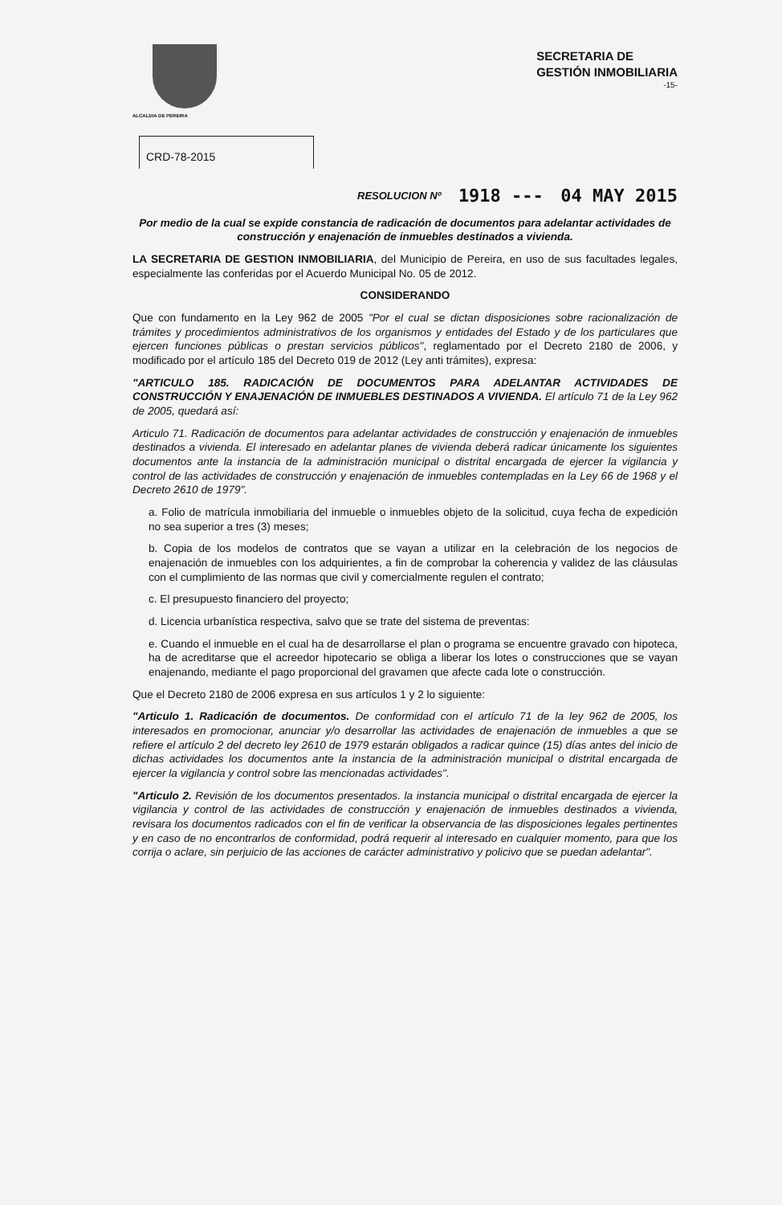ALCALDIA DE PEREIRA
SECRETARIA DE
GESTIÓN INMOBILIARIA
-15-
CRD-78-2015
RESOLUCION Nº 1918 --- 04 MAY 2015
Por medio de la cual se expide constancia de radicación de documentos para adelantar actividades de construcción y enajenación de inmuebles destinados a vivienda.
LA SECRETARIA DE GESTION INMOBILIARIA, del Municipio de Pereira, en uso de sus facultades legales, especialmente las conferidas por el Acuerdo Municipal No. 05 de 2012.
CONSIDERANDO
Que con fundamento en la Ley 962 de 2005 "Por el cual se dictan disposiciones sobre racionalización de trámites y procedimientos administrativos de los organismos y entidades del Estado y de los particulares que ejercen funciones públicas o prestan servicios públicos", reglamentado por el Decreto 2180 de 2006, y modificado por el artículo 185 del Decreto 019 de 2012 (Ley anti trámites), expresa:
"ARTICULO 185. RADICACIÓN DE DOCUMENTOS PARA ADELANTAR ACTIVIDADES DE CONSTRUCCIÓN Y ENAJENACIÓN DE INMUEBLES DESTINADOS A VIVIENDA. El artículo 71 de la Ley 962 de 2005, quedará así:
Articulo 71. Radicación de documentos para adelantar actividades de construcción y enajenación de inmuebles destinados a vivienda. El interesado en adelantar planes de vivienda deberá radicar únicamente los siguientes documentos ante la instancia de la administración municipal o distrital encargada de ejercer la vigilancia y control de las actividades de construcción y enajenación de inmuebles contempladas en la Ley 66 de 1968 y el Decreto 2610 de 1979".
a. Folio de matrícula inmobiliaria del inmueble o inmuebles objeto de la solicitud, cuya fecha de expedición no sea superior a tres (3) meses;
b. Copia de los modelos de contratos que se vayan a utilizar en la celebración de los negocios de enajenación de inmuebles con los adquirientes, a fin de comprobar la coherencia y validez de las cláusulas con el cumplimiento de las normas que civil y comercialmente regulen el contrato;
c. El presupuesto financiero del proyecto;
d. Licencia urbanística respectiva, salvo que se trate del sistema de preventas:
e. Cuando el inmueble en el cual ha de desarrollarse el plan o programa se encuentre gravado con hipoteca, ha de acreditarse que el acreedor hipotecario se obliga a liberar los lotes o construcciones que se vayan enajenando, mediante el pago proporcional del gravamen que afecte cada lote o construcción.
Que el Decreto 2180 de 2006 expresa en sus artículos 1 y 2 lo siguiente:
"Articulo 1. Radicación de documentos. De conformidad con el artículo 71 de la ley 962 de 2005, los interesados en promocionar, anunciar y/o desarrollar las actividades de enajenación de inmuebles a que se refiere el artículo 2 del decreto ley 2610 de 1979 estarán obligados a radicar quince (15) días antes del inicio de dichas actividades los documentos ante la instancia de la administración municipal o distrital encargada de ejercer la vigilancia y control sobre las mencionadas actividades".
"Articulo 2. Revisión de los documentos presentados. la instancia municipal o distrital encargada de ejercer la vigilancia y control de las actividades de construcción y enajenación de inmuebles destinados a vivienda, revisara los documentos radicados con el fin de verificar la observancia de las disposiciones legales pertinentes y en caso de no encontrarlos de conformidad, podrá requerir al interesado en cualquier momento, para que los corrija o aclare, sin perjuicio de las acciones de carácter administrativo y policivo que se puedan adelantar".